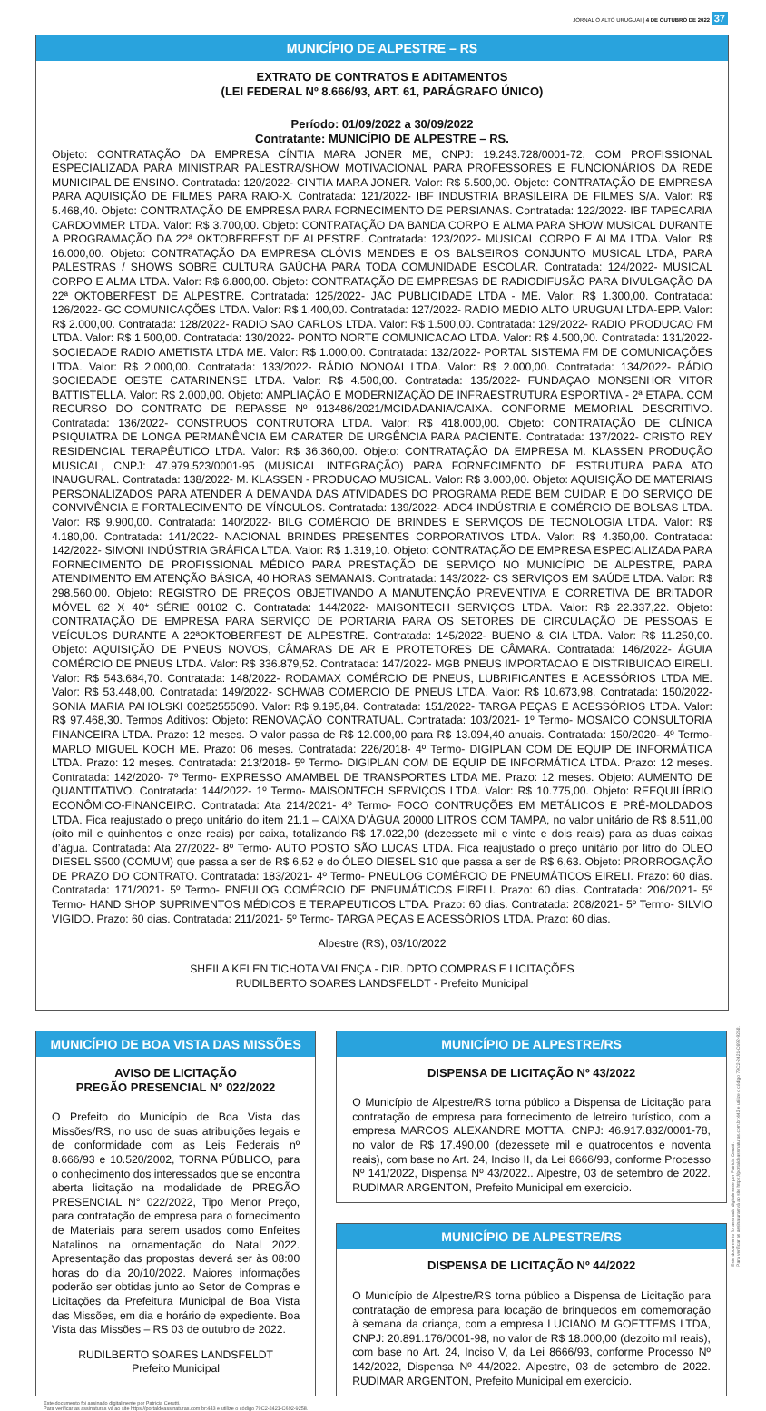JORNAL O ALTO URUGUAI | 4 DE OUTUBRO DE 2022 37
MUNICÍPIO DE ALPESTRE – RS
EXTRATO DE CONTRATOS E ADITAMENTOS
(LEI FEDERAL Nº 8.666/93, ART. 61, PARÁGRAFO ÚNICO)
Período: 01/09/2022 a 30/09/2022
Contratante: MUNICÍPIO DE ALPESTRE – RS.
Objeto: CONTRATAÇÃO DA EMPRESA CÍNTIA MARA JONER ME, CNPJ: 19.243.728/0001-72, COM PROFISSIONAL ESPECIALIZADA PARA MINISTRAR PALESTRA/SHOW MOTIVACIONAL PARA PROFESSORES E FUNCIONÁRIOS DA REDE MUNICIPAL DE ENSINO. Contratada: 120/2022- CINTIA MARA JONER. Valor: R$ 5.500,00. Objeto: CONTRATAÇÃO DE EMPRESA PARA AQUISIÇÃO DE FILMES PARA RAIO-X. Contratada: 121/2022- IBF INDUSTRIA BRASILEIRA DE FILMES S/A. Valor: R$ 5.468,40. Objeto: CONTRATAÇÃO DE EMPRESA PARA FORNECIMENTO DE PERSIANAS. Contratada: 122/2022- IBF TAPECARIA CARDOMMER LTDA. Valor: R$ 3.700,00. Objeto: CONTRATAÇÃO DA BANDA CORPO E ALMA PARA SHOW MUSICAL DURANTE A PROGRAMAÇÃO DA 22ª OKTOBERFEST DE ALPESTRE. Contratada: 123/2022- MUSICAL CORPO E ALMA LTDA. Valor: R$ 16.000,00. Objeto: CONTRATAÇÃO DA EMPRESA CLÓVIS MENDES E OS BALSEIROS CONJUNTO MUSICAL LTDA, PARA PALESTRAS / SHOWS SOBRE CULTURA GAÚCHA PARA TODA COMUNIDADE ESCOLAR. Contratada: 124/2022- MUSICAL CORPO E ALMA LTDA. Valor: R$ 6.800,00. Objeto: CONTRATAÇÃO DE EMPRESAS DE RADIODIFUSÃO PARA DIVULGAÇÃO DA 22ª OKTOBERFEST DE ALPESTRE. Contratada: 125/2022- JAC PUBLICIDADE LTDA - ME. Valor: R$ 1.300,00. Contratada: 126/2022- GC COMUNICAÇÕES LTDA. Valor: R$ 1.400,00. Contratada: 127/2022- RADIO MEDIO ALTO URUGUAI LTDA-EPP. Valor: R$ 2.000,00. Contratada: 128/2022- RADIO SAO CARLOS LTDA. Valor: R$ 1.500,00. Contratada: 129/2022- RADIO PRODUCAO FM LTDA. Valor: R$ 1.500,00. Contratada: 130/2022- PONTO NORTE COMUNICACAO LTDA. Valor: R$ 4.500,00. Contratada: 131/2022- SOCIEDADE RADIO AMETISTA LTDA ME. Valor: R$ 1.000,00. Contratada: 132/2022- PORTAL SISTEMA FM DE COMUNICAÇÕES LTDA. Valor: R$ 2.000,00. Contratada: 133/2022- RÁDIO NONOAI LTDA. Valor: R$ 2.000,00. Contratada: 134/2022- RÁDIO SOCIEDADE OESTE CATARINENSE LTDA. Valor: R$ 4.500,00. Contratada: 135/2022- FUNDAÇAO MONSENHOR VITOR BATTISTELLA. Valor: R$ 2.000,00. Objeto: AMPLIAÇÃO E MODERNIZAÇÃO DE INFRAESTRUTURA ESPORTIVA - 2ª ETAPA. COM RECURSO DO CONTRATO DE REPASSE Nº 913486/2021/MCIDADANIA/CAIXA. CONFORME MEMORIAL DESCRITIVO. Contratada: 136/2022- CONSTRUOS CONTRUTORA LTDA. Valor: R$ 418.000,00. Objeto: CONTRATAÇÃO DE CLÍNICA PSIQUIATRA DE LONGA PERMANÊNCIA EM CARATER DE URGÊNCIA PARA PACIENTE. Contratada: 137/2022- CRISTO REY RESIDENCIAL TERAPÊUTICO LTDA. Valor: R$ 36.360,00. Objeto: CONTRATAÇÃO DA EMPRESA M. KLASSEN PRODUÇÃO MUSICAL, CNPJ: 47.979.523/0001-95 (MUSICAL INTEGRAÇÃO) PARA FORNECIMENTO DE ESTRUTURA PARA ATO INAUGURAL. Contratada: 138/2022- M. KLASSEN - PRODUCAO MUSICAL. Valor: R$ 3.000,00. Objeto: AQUISIÇÃO DE MATERIAIS PERSONALIZADOS PARA ATENDER A DEMANDA DAS ATIVIDADES DO PROGRAMA REDE BEM CUIDAR E DO SERVIÇO DE CONVIVÊNCIA E FORTALECIMENTO DE VÍNCULOS. Contratada: 139/2022- ADC4 INDÚSTRIA E COMÉRCIO DE BOLSAS LTDA. Valor: R$ 9.900,00. Contratada: 140/2022- BILG COMÉRCIO DE BRINDES E SERVIÇOS DE TECNOLOGIA LTDA. Valor: R$ 4.180,00. Contratada: 141/2022- NACIONAL BRINDES PRESENTES CORPORATIVOS LTDA. Valor: R$ 4.350,00. Contratada: 142/2022- SIMONI INDÚSTRIA GRÁFICA LTDA. Valor: R$ 1.319,10. Objeto: CONTRATAÇÃO DE EMPRESA ESPECIALIZADA PARA FORNECIMENTO DE PROFISSIONAL MÉDICO PARA PRESTAÇÃO DE SERVIÇO NO MUNICÍPIO DE ALPESTRE, PARA ATENDIMENTO EM ATENÇÃO BÁSICA, 40 HORAS SEMANAIS. Contratada: 143/2022- CS SERVIÇOS EM SAÚDE LTDA. Valor: R$ 298.560,00. Objeto: REGISTRO DE PREÇOS OBJETIVANDO A MANUTENÇÃO PREVENTIVA E CORRETIVA DE BRITADOR MÓVEL 62 X 40* SÉRIE 00102 C. Contratada: 144/2022- MAISONTECH SERVIÇOS LTDA. Valor: R$ 22.337,22. Objeto: CONTRATAÇÃO DE EMPRESA PARA SERVIÇO DE PORTARIA PARA OS SETORES DE CIRCULAÇÃO DE PESSOAS E VEÍCULOS DURANTE A 22ªOKTOBERFEST DE ALPESTRE. Contratada: 145/2022- BUENO & CIA LTDA. Valor: R$ 11.250,00. Objeto: AQUISIÇÃO DE PNEUS NOVOS, CÂMARAS DE AR E PROTETORES DE CÂMARA. Contratada: 146/2022- ÁGUIA COMÉRCIO DE PNEUS LTDA. Valor: R$ 336.879,52. Contratada: 147/2022- MGB PNEUS IMPORTACAO E DISTRIBUICAO EIRELI. Valor: R$ 543.684,70. Contratada: 148/2022- RODAMAX COMÉRCIO DE PNEUS, LUBRIFICANTES E ACESSÓRIOS LTDA ME. Valor: R$ 53.448,00. Contratada: 149/2022- SCHWAB COMERCIO DE PNEUS LTDA. Valor: R$ 10.673,98. Contratada: 150/2022- SONIA MARIA PAHOLSKI 00252555090. Valor: R$ 9.195,84. Contratada: 151/2022- TARGA PEÇAS E ACESSÓRIOS LTDA. Valor: R$ 97.468,30. Termos Aditivos: Objeto: RENOVAÇÃO CONTRATUAL. Contratada: 103/2021- 1º Termo- MOSAICO CONSULTORIA FINANCEIRA LTDA. Prazo: 12 meses. O valor passa de R$ 12.000,00 para R$ 13.094,40 anuais. Contratada: 150/2020- 4º Termo- MARLO MIGUEL KOCH ME. Prazo: 06 meses. Contratada: 226/2018- 4º Termo- DIGIPLAN COM DE EQUIP DE INFORMÁTICA LTDA. Prazo: 12 meses. Contratada: 213/2018- 5º Termo- DIGIPLAN COM DE EQUIP DE INFORMÁTICA LTDA. Prazo: 12 meses. Contratada: 142/2020- 7º Termo- EXPRESSO AMAMBEL DE TRANSPORTES LTDA ME. Prazo: 12 meses. Objeto: AUMENTO DE QUANTITATIVO. Contratada: 144/2022- 1º Termo- MAISONTECH SERVIÇOS LTDA. Valor: R$ 10.775,00. Objeto: REEQUILÍBRIO ECONÔMICO-FINANCEIRO. Contratada: Ata 214/2021- 4º Termo- FOCO CONTRUÇÕES EM METÁLICOS E PRÉ-MOLDADOS LTDA. Fica reajustado o preço unitário do item 21.1 – CAIXA D’ÁGUA 20000 LITROS COM TAMPA, no valor unitário de R$ 8.511,00 (oito mil e quinhentos e onze reais) por caixa, totalizando R$ 17.022,00 (dezessete mil e vinte e dois reais) para as duas caixas d’água. Contratada: Ata 27/2022- 8º Termo- AUTO POSTO SÃO LUCAS LTDA. Fica reajustado o preço unitário por litro do OLEO DIESEL S500 (COMUM) que passa a ser de R$ 6,52 e do ÓLEO DIESEL S10 que passa a ser de R$ 6,63. Objeto: PRORROGAÇÃO DE PRAZO DO CONTRATO. Contratada: 183/2021- 4º Termo- PNEULOG COMÉRCIO DE PNEUMÁTICOS EIRELI. Prazo: 60 dias. Contratada: 171/2021- 5º Termo- PNEULOG COMÉRCIO DE PNEUMÁTICOS EIRELI. Prazo: 60 dias. Contratada: 206/2021- 5º Termo- HAND SHOP SUPRIMENTOS MÉDICOS E TERAPEUTICOS LTDA. Prazo: 60 dias. Contratada: 208/2021- 5º Termo- SILVIO VIGIDO. Prazo: 60 dias. Contratada: 211/2021- 5º Termo- TARGA PEÇAS E ACESSÓRIOS LTDA. Prazo: 60 dias.
Alpestre (RS), 03/10/2022
SHEILA KELEN TICHOTA VALENÇA - DIR. DPTO COMPRAS E LICITAÇÕES
RUDILBERTO SOARES LANDSFELDT - Prefeito Municipal
MUNICÍPIO DE BOA VISTA DAS MISSÕES
AVISO DE LICITAÇÃO
PREGÃO PRESENCIAL N° 022/2022
O Prefeito do Município de Boa Vista das Missões/RS, no uso de suas atribuições legais e de conformidade com as Leis Federais nº 8.666/93 e 10.520/2002, TORNA PÚBLICO, para o conhecimento dos interessados que se encontra aberta licitação na modalidade de PREGÃO PRESENCIAL N° 022/2022, Tipo Menor Preço, para contratação de empresa para o fornecimento de Materiais para serem usados como Enfeites Natalinos na ornamentação do Natal 2022. Apresentação das propostas deverá ser às 08:00 horas do dia 20/10/2022. Maiores informações poderão ser obtidas junto ao Setor de Compras e Licitações da Prefeitura Municipal de Boa Vista das Missões, em dia e horário de expediente. Boa Vista das Missões – RS 03 de outubro de 2022.
RUDILBERTO SOARES LANDSFELDT
Prefeito Municipal
MUNICÍPIO DE ALPESTRE/RS
DISPENSA DE LICITAÇÃO Nº 43/2022
O Município de Alpestre/RS torna público a Dispensa de Licitação para contratação de empresa para fornecimento de letreiro turístico, com a empresa MARCOS ALEXANDRE MOTTA, CNPJ: 46.917.832/0001-78, no valor de R$ 17.490,00 (dezessete mil e quatrocentos e noventa reais), com base no Art. 24, Inciso II, da Lei 8666/93, conforme Processo Nº 141/2022, Dispensa Nº 43/2022.. Alpestre, 03 de setembro de 2022. RUDIMAR ARGENTON, Prefeito Municipal em exercício.
MUNICÍPIO DE ALPESTRE/RS
DISPENSA DE LICITAÇÃO Nº 44/2022
O Município de Alpestre/RS torna público a Dispensa de Licitação para contratação de empresa para locação de brinquedos em comemoração à semana da criança, com a empresa LUCIANO M GOETTEMS LTDA, CNPJ: 20.891.176/0001-98, no valor de R$ 18.000,00 (dezoito mil reais), com base no Art. 24, Inciso V, da Lei 8666/93, conforme Processo Nº 142/2022, Dispensa Nº 44/2022. Alpestre, 03 de setembro de 2022. RUDIMAR ARGENTON, Prefeito Municipal em exercício.
Este documento foi assinado digitalmente por Patricia Cerutti.
Para verificar as assinaturas vá ao site https://portaldeassinaturas.com.br:443 e utilize o código 79C2-2421-C692-9258.
Este documento foi assinado digitalmente por Patricia Cerutti.
Para verificar as assinaturas vá ao site https://portaldeassinaturas.com.br:443 e utilize o código 79C2-2421-C692-9258.